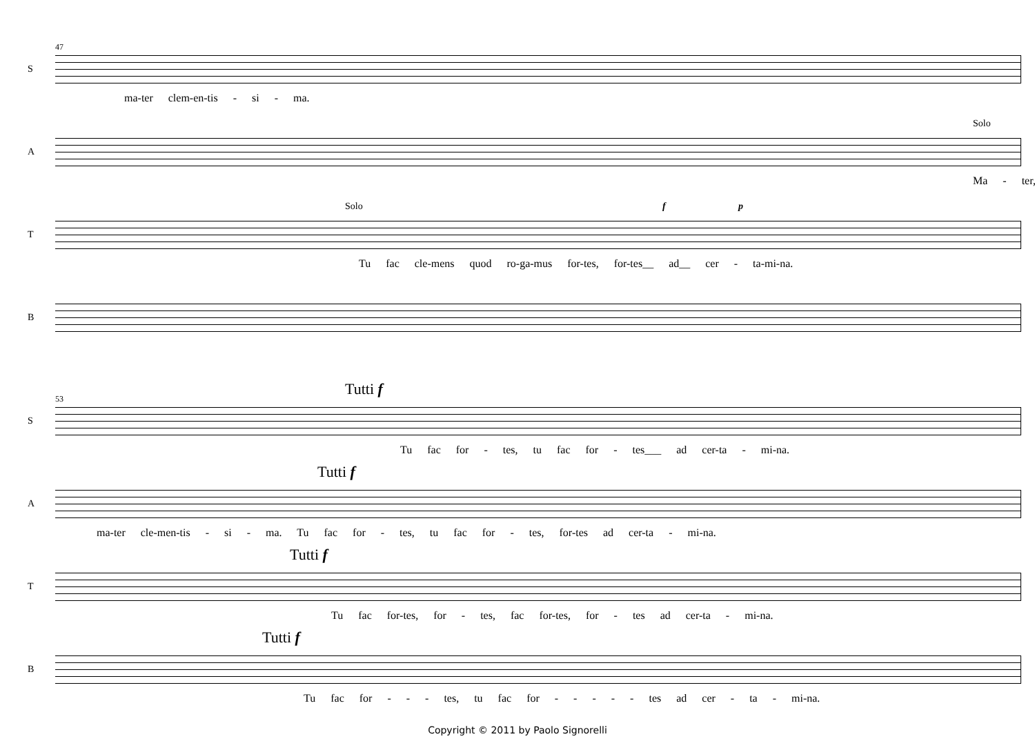S
47
ma-ter clem-en-tis - si - ma.
A
Solo
Ma - ter,
T
Solo f p
Tu fac cle-mens quod ro-ga-mus for-tes, for-tes__ ad__ cer - ta-mi-na.
B
S
53
Tutti f
Tu fac for - tes, tu fac for - tes___ ad cer-ta - mi-na.
A
Tutti f
ma-ter cle-men-tis - si - ma. Tu fac for - tes, tu fac for - tes, for-tes ad cer-ta - mi-na.
T
Tutti f
Tu fac for-tes, for - tes, fac for-tes, for - tes ad cer-ta - mi-na.
B
Tutti f
Tu fac for - - - tes, tu fac for - - - - - tes ad cer - ta - mi-na.
Copyright © 2011 by Paolo Signorelli